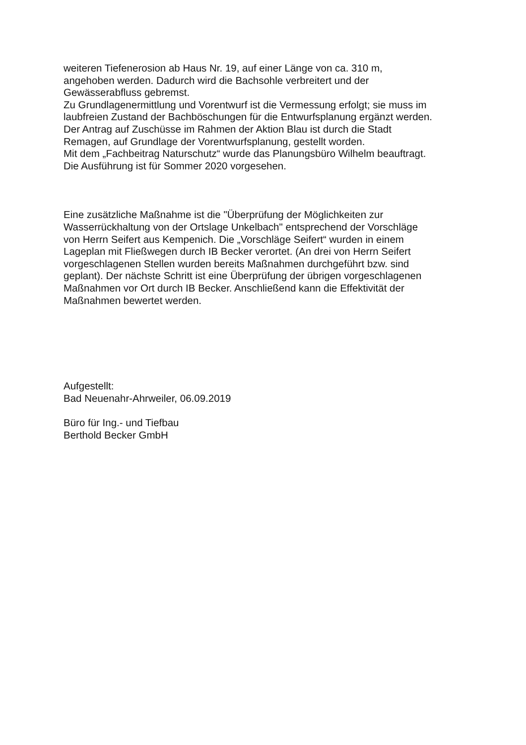weiteren Tiefenerosion ab Haus Nr. 19, auf einer Länge von ca. 310 m,
angehoben werden. Dadurch wird die Bachsohle verbreitert und der
Gewässerabfluss gebremst.
Zu Grundlagenermittlung und Vorentwurf ist die Vermessung erfolgt; sie muss im
laubfreien Zustand der Bachböschungen für die Entwurfsplanung ergänzt werden.
Der Antrag auf Zuschüsse im Rahmen der Aktion Blau ist durch die Stadt
Remagen, auf Grundlage der Vorentwurfsplanung, gestellt worden.
Mit dem „Fachbeitrag Naturschutz“ wurde das Planungsbüro Wilhelm beauftragt.
Die Ausführung ist für Sommer 2020 vorgesehen.
Eine zusätzliche Maßnahme ist die "Überprüfung der Möglichkeiten zur
Wasserrückhaltung von der Ortslage Unkelbach" entsprechend der Vorschläge
von Herrn Seifert aus Kempenich. Die „Vorschläge Seifert“ wurden in einem
Lageplan mit Fließwegen durch IB Becker verortet. (An drei von Herrn Seifert
vorgeschlagenen Stellen wurden bereits Maßnahmen durchgeführt bzw. sind
geplant). Der nächste Schritt ist eine Überprüfung der übrigen vorgeschlagenen
Maßnahmen vor Ort durch IB Becker. Anschließend kann die Effektivität der
Maßnahmen bewertet werden.
Aufgestellt:
Bad Neuenahr-Ahrweiler, 06.09.2019
Büro für Ing.- und Tiefbau
Berthold Becker GmbH